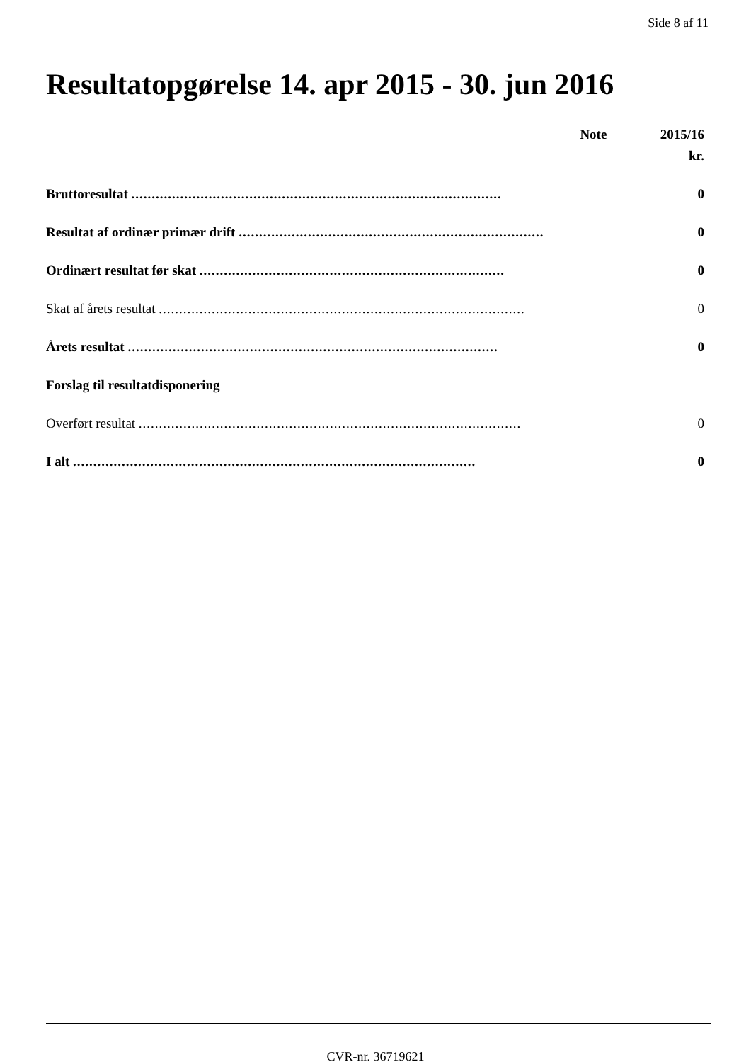Side 8 af 11
Resultatopgørelse 14. apr 2015 - 30. jun 2016
| | Note | 2015/16 |
| --- | --- | --- |
| | | kr. |
| Bruttoresultat ........................................................................................... | | 0 |
| Resultat af ordinær primær drift ........................................................................... | | 0 |
| Ordinært resultat før skat ........................................................................... | | 0 |
| Skat af årets resultat .......................................................................................... | | 0 |
| Årets resultat ........................................................................................... | | 0 |
| Forslag til resultatdisponering | | |
| Overført resultat .............................................................................................. | | 0 |
| I alt ................................................................................................... | | 0 |
CVR-nr. 36719621